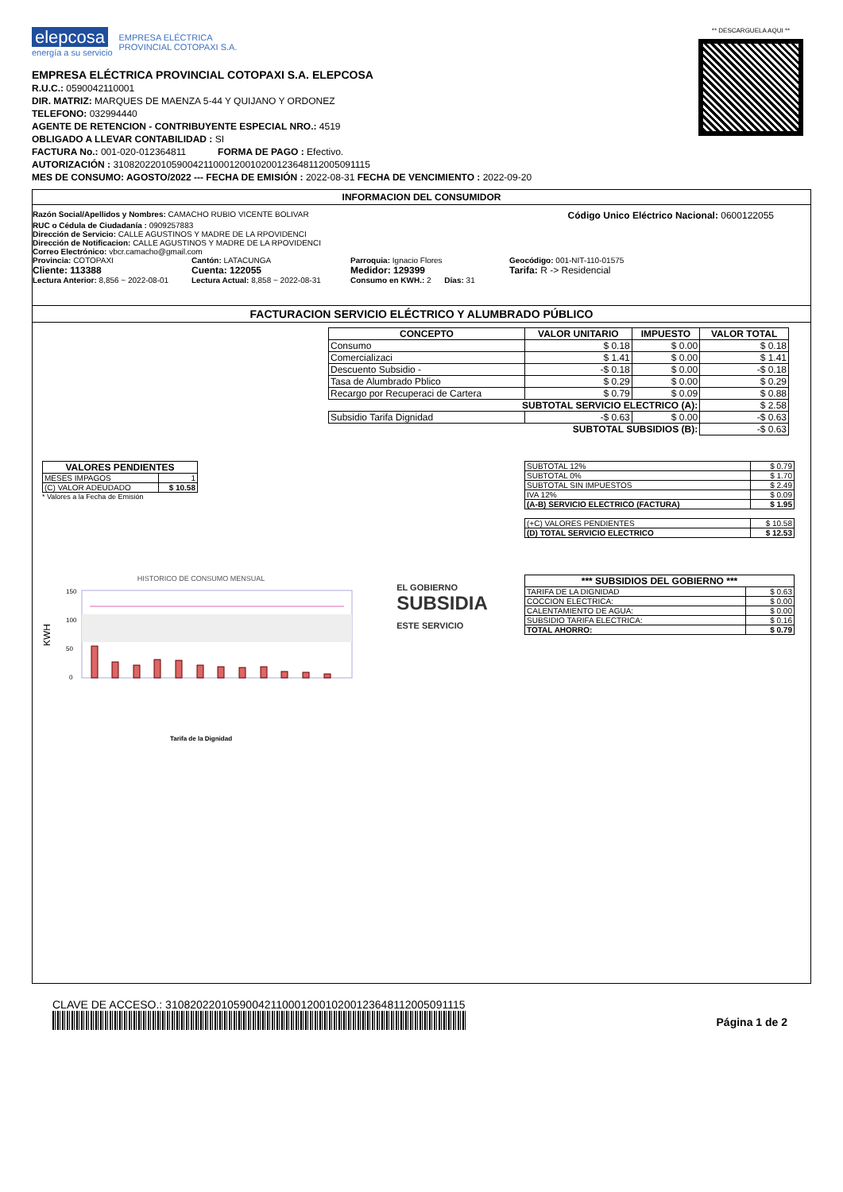elepcosa
energía a su servicio
EMPRESA ELÉCTRICA
PROVINCIAL COTOPAXI S.A.
EMPRESA ELÉCTRICA PROVINCIAL COTOPAXI S.A. ELEPCOSA
R.U.C.: 0590042110001
DIR. MATRIZ: MARQUES DE MAENZA 5-44 Y QUIJANO Y ORDONEZ
TELEFONO: 032994440
AGENTE DE RETENCION - CONTRIBUYENTE ESPECIAL NRO.: 4519
OBLIGADO A LLEVAR CONTABILIDAD : SI
FACTURA No.: 001-020-012364811 FORMA DE PAGO : Efectivo.
AUTORIZACIÓN : 3108202201059004211000120010200123648112005091115
MES DE CONSUMO: AGOSTO/2022 --- FECHA DE EMISIÓN : 2022-08-31 FECHA DE VENCIMIENTO : 2022-09-20
** DESCARGUELA AQUI **
INFORMACION DEL CONSUMIDOR
Razón Social/Apellidos y Nombres: CAMACHO RUBIO VICENTE BOLIVAR Código Unico Eléctrico Nacional: 0600122055
RUC o Cédula de Ciudadanía : 0909257883
Dirección de Servicio: CALLE AGUSTINOS Y MADRE DE LA RPOVIDENCI
Dirección de Notificacion: CALLE AGUSTINOS Y MADRE DE LA RPOVIDENCI
Correo Electrónico: vbcr.camacho@gmail.com
Provincia: COTOPAXI Cantón: LATACUNGA Parroquia: Ignacio Flores Geocódigo: 001-NIT-110-01575
Cliente: 113388 Cuenta: 122055 Medidor: 129399 Tarifa: R -> Residencial
Lectura Anterior: 8,856 ~ 2022-08-01 Lectura Actual: 8,858 ~ 2022-08-31 Consumo en KWH.: 2 Días: 31
FACTURACION SERVICIO ELÉCTRICO Y ALUMBRADO PÚBLICO
| CONCEPTO | VALOR UNITARIO | IMPUESTO | VALOR TOTAL |
| --- | --- | --- | --- |
| Consumo | $ 0.18 | $ 0.00 | $ 0.18 |
| Comercializaci | $ 1.41 | $ 0.00 | $ 1.41 |
| Descuento Subsidio - | -$ 0.18 | $ 0.00 | -$ 0.18 |
| Tasa de Alumbrado Pblico | $ 0.29 | $ 0.00 | $ 0.29 |
| Recargo por Recuperaci de Cartera | $ 0.79 | $ 0.09 | $ 0.88 |
| SUBTOTAL SERVICIO ELECTRICO (A): | | | $ 2.58 |
| Subsidio Tarifa Dignidad | -$ 0.63 | $ 0.00 | -$ 0.63 |
| SUBTOTAL SUBSIDIOS (B): | | | -$ 0.63 |
| VALORES PENDIENTES | |
| --- | --- |
| MESES IMPAGOS | 1 |
| (C) VALOR ADEUDADO | $ 10.58 |
* Valores a la Fecha de Emisión
| SUBTOTAL 12% | $ 0.79 |
| SUBTOTAL 0% | $ 1.70 |
| SUBTOTAL SIN IMPUESTOS | $ 2.49 |
| IVA 12% | $ 0.09 |
| (A-B) SERVICIO ELECTRICO (FACTURA) | $ 1.95 |
| (+C) VALORES PENDIENTES | $ 10.58 |
| (D) TOTAL SERVICIO ELECTRICO | $ 12.53 |
HISTORICO DE CONSUMO MENSUAL
KWH
150
100
50
0
Tarifa de la Dignidad
EL GOBIERNO
SUBSIDIA
ESTE SERVICIO
| *** SUBSIDIOS DEL GOBIERNO *** | |
| --- | --- |
| TARIFA DE LA DIGNIDAD | $ 0.63 |
| COCCION ELECTRICA: | $ 0.00 |
| CALENTAMIENTO DE AGUA: | $ 0.00 |
| SUBSIDIO TARIFA ELECTRICA: | $ 0.16 |
| TOTAL AHORRO: | $ 0.79 |
CLAVE DE ACCESO.: 3108202201059004211000120010200123648112005091115
Página 1 de 2